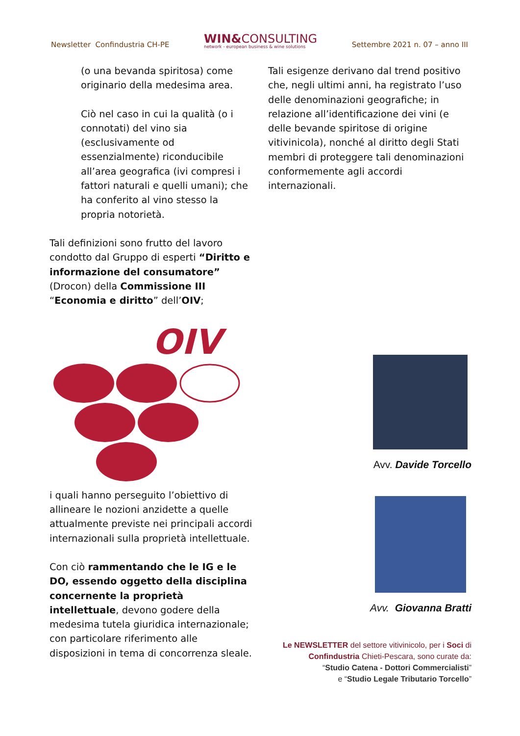Newsletter Confindustria CH-PE WIN&CONSULTING
network - european business & wine solutions Settembre 2021 n. 07 – anno III
(o una bevanda spiritosa) come originario della medesima area.
Ciò nel caso in cui la qualità (o i connotati) del vino sia (esclusivamente od essenzialmente) riconducibile all’area geografica (ivi compresi i fattori naturali e quelli umani); che ha conferito al vino stesso la propria notorietà.
Tali definizioni sono frutto del lavoro condotto dal Gruppo di esperti “Diritto e informazione del consumatore” (Drocon) della Commissione III “Economia e diritto” dell’OIV;
OIV
i quali hanno perseguito l’obiettivo di allineare le nozioni anzidette a quelle attualmente previste nei principali accordi internazionali sulla proprietà intellettuale.
Con ciò rammentando che le IG e le DO, essendo oggetto della disciplina concernente la proprietà intellettuale, devono godere della medesima tutela giuridica internazionale; con particolare riferimento alle disposizioni in tema di concorrenza sleale.
Tali esigenze derivano dal trend positivo che, negli ultimi anni, ha registrato l’uso delle denominazioni geografiche; in relazione all’identificazione dei vini (e delle bevande spiritose di origine vitivinicola), nonché al diritto degli Stati membri di proteggere tali denominazioni conformemente agli accordi internazionali.
Avv. Davide Torcello
Avv. Giovanna Bratti
Le NEWSLETTER del settore vitivinicolo, per i Soci di
Confindustria Chieti-Pescara, sono curate da:
“Studio Catena - Dottori Commercialisti”
e “Studio Legale Tributario Torcello”